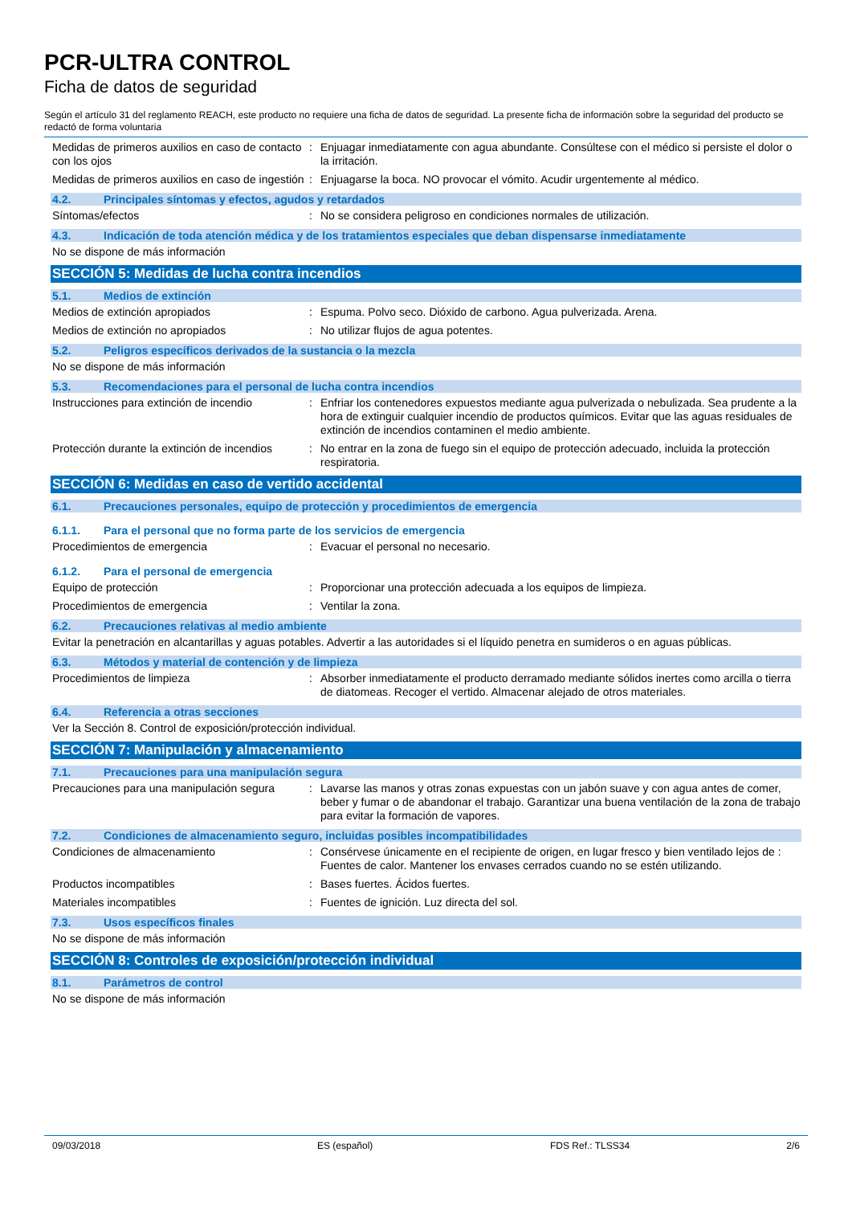PCR-ULTRA CONTROL
Ficha de datos de seguridad
Según el artículo 31 del reglamento REACH, este producto no requiere una ficha de datos de seguridad. La presente ficha de información sobre la seguridad del producto se redactó de forma voluntaria
Medidas de primeros auxilios en caso de contacto con los ojos
: Enjuagar inmediatamente con agua abundante. Consúltese con el médico si persiste el dolor o la irritación.
Medidas de primeros auxilios en caso de ingestión
: Enjuagarse la boca. NO provocar el vómito. Acudir urgentemente al médico.
4.2. Principales síntomas y efectos, agudos y retardados
Síntomas/efectos : No se considera peligroso en condiciones normales de utilización.
4.3. Indicación de toda atención médica y de los tratamientos especiales que deban dispensarse inmediatamente
No se dispone de más información
SECCIÓN 5: Medidas de lucha contra incendios
5.1. Medios de extinción
Medios de extinción apropiados : Espuma. Polvo seco. Dióxido de carbono. Agua pulverizada. Arena.
Medios de extinción no apropiados : No utilizar flujos de agua potentes.
5.2. Peligros específicos derivados de la sustancia o la mezcla
No se dispone de más información
5.3. Recomendaciones para el personal de lucha contra incendios
Instrucciones para extinción de incendio
: Enfriar los contenedores expuestos mediante agua pulverizada o nebulizada. Sea prudente a la hora de extinguir cualquier incendio de productos químicos. Evitar que las aguas residuales de extinción de incendios contaminen el medio ambiente.
Protección durante la extinción de incendios
: No entrar en la zona de fuego sin el equipo de protección adecuado, incluida la protección respiratoria.
SECCIÓN 6: Medidas en caso de vertido accidental
6.1. Precauciones personales, equipo de protección y procedimientos de emergencia
6.1.1. Para el personal que no forma parte de los servicios de emergencia
Procedimientos de emergencia : Evacuar el personal no necesario.
6.1.2. Para el personal de emergencia
Equipo de protección : Proporcionar una protección adecuada a los equipos de limpieza.
Procedimientos de emergencia : Ventilar la zona.
6.2. Precauciones relativas al medio ambiente
Evitar la penetración en alcantarillas y aguas potables. Advertir a las autoridades si el líquido penetra en sumideros o en aguas públicas.
6.3. Métodos y material de contención y de limpieza
Procedimientos de limpieza : Absorber inmediatamente el producto derramado mediante sólidos inertes como arcilla o tierra de diatomeas. Recoger el vertido. Almacenar alejado de otros materiales.
6.4. Referencia a otras secciones
Ver la Sección 8. Control de exposición/protección individual.
SECCIÓN 7: Manipulación y almacenamiento
7.1. Precauciones para una manipulación segura
Precauciones para una manipulación segura
: Lavarse las manos y otras zonas expuestas con un jabón suave y con agua antes de comer, beber y fumar o de abandonar el trabajo. Garantizar una buena ventilación de la zona de trabajo para evitar la formación de vapores.
7.2. Condiciones de almacenamiento seguro, incluidas posibles incompatibilidades
Condiciones de almacenamiento : Consérvese únicamente en el recipiente de origen, en lugar fresco y bien ventilado lejos de : Fuentes de calor. Mantener los envases cerrados cuando no se estén utilizando.
Productos incompatibles : Bases fuertes. Ácidos fuertes.
Materiales incompatibles : Fuentes de ignición. Luz directa del sol.
7.3. Usos específicos finales
No se dispone de más información
SECCIÓN 8: Controles de exposición/protección individual
8.1. Parámetros de control
No se dispone de más información
09/03/2018 ES (español) FDS Ref.: TLSS34 2/6